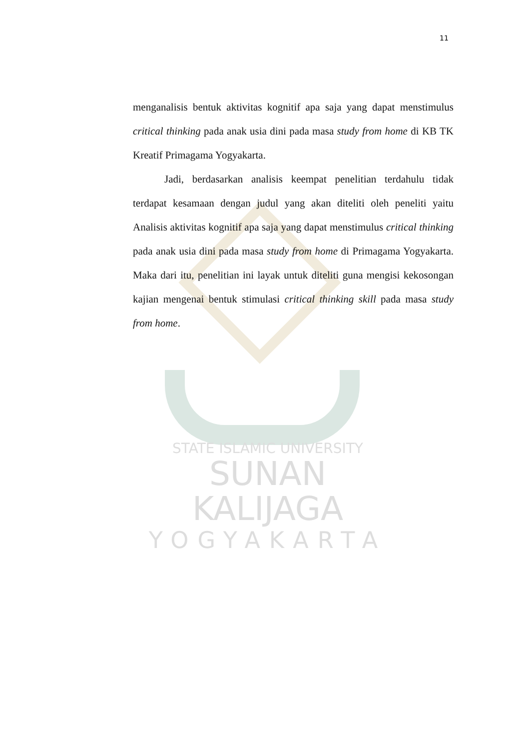11
menganalisis bentuk aktivitas kognitif apa saja yang dapat menstimulus critical thinking pada anak usia dini pada masa study from home di KB TK Kreatif Primagama Yogyakarta.
Jadi, berdasarkan analisis keempat penelitian terdahulu tidak terdapat kesamaan dengan judul yang akan diteliti oleh peneliti yaitu Analisis aktivitas kognitif apa saja yang dapat menstimulus critical thinking pada anak usia dini pada masa study from home di Primagama Yogyakarta. Maka dari itu, penelitian ini layak untuk diteliti guna mengisi kekosongan kajian mengenai bentuk stimulasi critical thinking skill pada masa study from home.
STATE ISLAMIC UNIVERSITY
SUNAN KALIJAGA
YOGYAKARTA